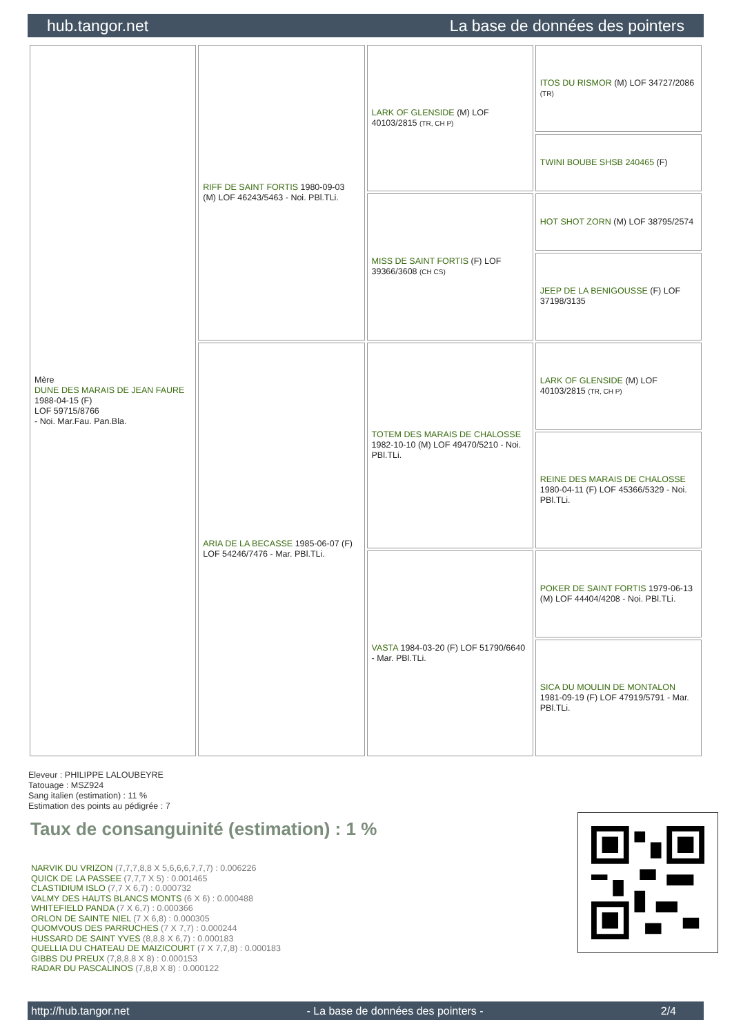hub.tangor.net La base de données des pointers
| Mère DUNE DES MARAIS DE JEAN FAURE 1988-04-15 (F) LOF 59715/8766 - Noi. Mar.Fau. Pan.Bla. | RIFF DE SAINT FORTIS 1980-09-03 (M) LOF 46243/5463 - Noi. PBl.TLi. | LARK OF GLENSIDE (M) LOF 40103/2815 (TR, CH P) | ITOS DU RISMOR (M) LOF 34727/2086 (TR) |
| | | | TWINI BOUBE SHSB 240465 (F) |
| | | MISS DE SAINT FORTIS (F) LOF 39366/3608 (CH CS) | HOT SHOT ZORN (M) LOF 38795/2574 |
| | | | JEEP DE LA BENIGOUSSE (F) LOF 37198/3135 |
| | ARIA DE LA BECASSE 1985-06-07 (F) LOF 54246/7476 - Mar. PBl.TLi. | TOTEM DES MARAIS DE CHALOSSE 1982-10-10 (M) LOF 49470/5210 - Noi. PBl.TLi. | LARK OF GLENSIDE (M) LOF 40103/2815 (TR, CH P) |
| | | | REINE DES MARAIS DE CHALOSSE 1980-04-11 (F) LOF 45366/5329 - Noi. PBl.TLi. |
| | | VASTA 1984-03-20 (F) LOF 51790/6640 - Mar. PBl.TLi. | POKER DE SAINT FORTIS 1979-06-13 (M) LOF 44404/4208 - Noi. PBl.TLi. |
| | | | SICA DU MOULIN DE MONTALON 1981-09-19 (F) LOF 47919/5791 - Mar. PBl.TLi. |
Eleveur : PHILIPPE LALOUBEYRE
Tatouage : MSZ924
Sang italien (estimation) : 11 %
Estimation des points au pédigrée : 7
Taux de consanguinité (estimation) : 1 %
NARVIK DU VRIZON (7,7,7,8,8 X 5,6,6,6,7,7,7) : 0.006226
QUICK DE LA PASSEE (7,7,7 X 5) : 0.001465
CLASTIDIUM ISLO (7,7 X 6,7) : 0.000732
VALMY DES HAUTS BLANCS MONTS (6 X 6) : 0.000488
WHITEFIELD PANDA (7 X 6,7) : 0.000366
ORLON DE SAINTE NIEL (7 X 6,8) : 0.000305
QUOMVOUS DES PARRUCHES (7 X 7,7) : 0.000244
HUSSARD DE SAINT YVES (8,8,8 X 6,7) : 0.000183
QUELLIA DU CHATEAU DE MAIZICOURT (7 X 7,7,8) : 0.000183
GIBBS DU PREUX (7,8,8,8 X 8) : 0.000153
RADAR DU PASCALINOS (7,8,8 X 8) : 0.000122
http://hub.tangor.net - La base de données des pointers - 2/4